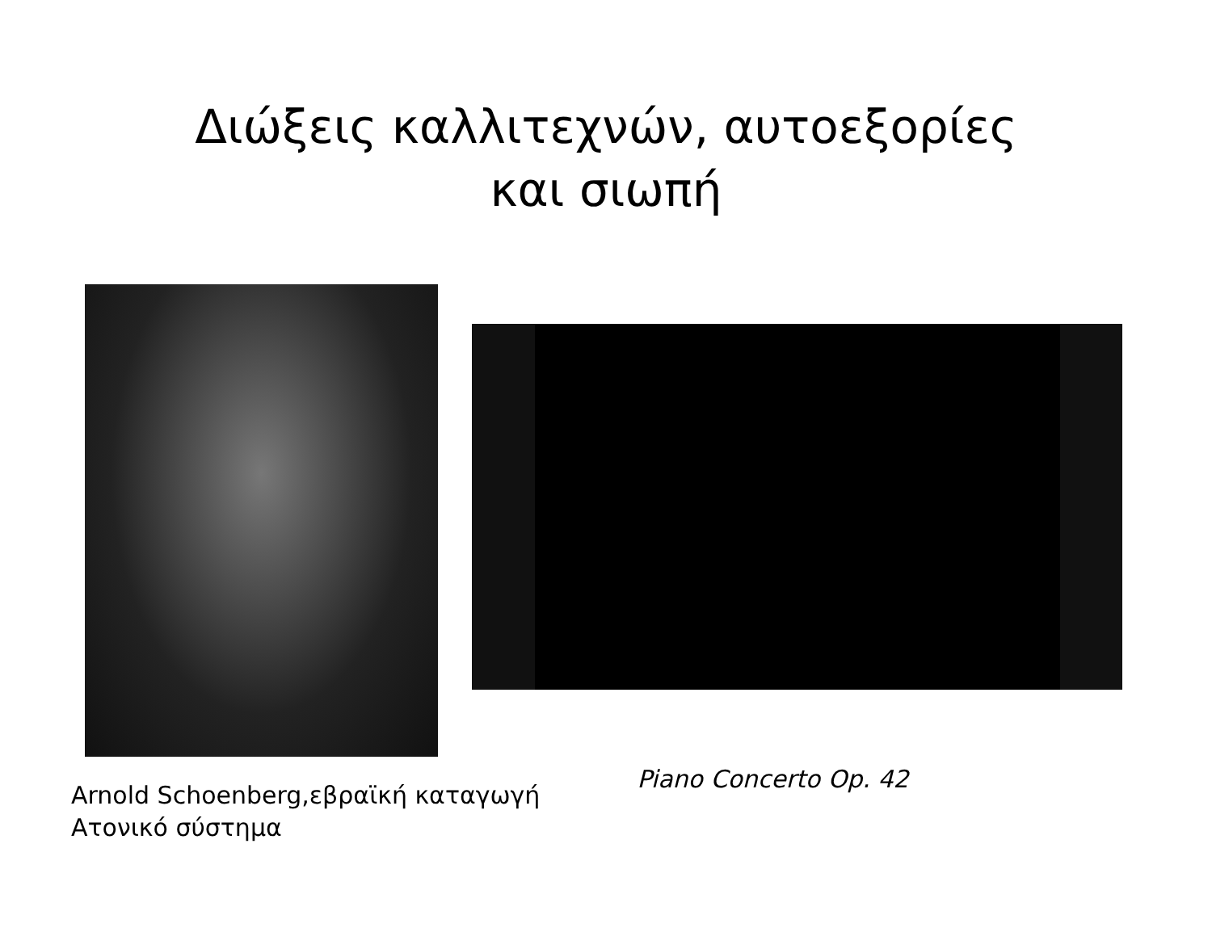Διώξεις καλλιτεχνών, αυτοεξορίες
και σιωπή
Arnold Schoenberg,εβραϊκή καταγωγή
Ατονικό σύστημα
Piano Concerto Op. 42